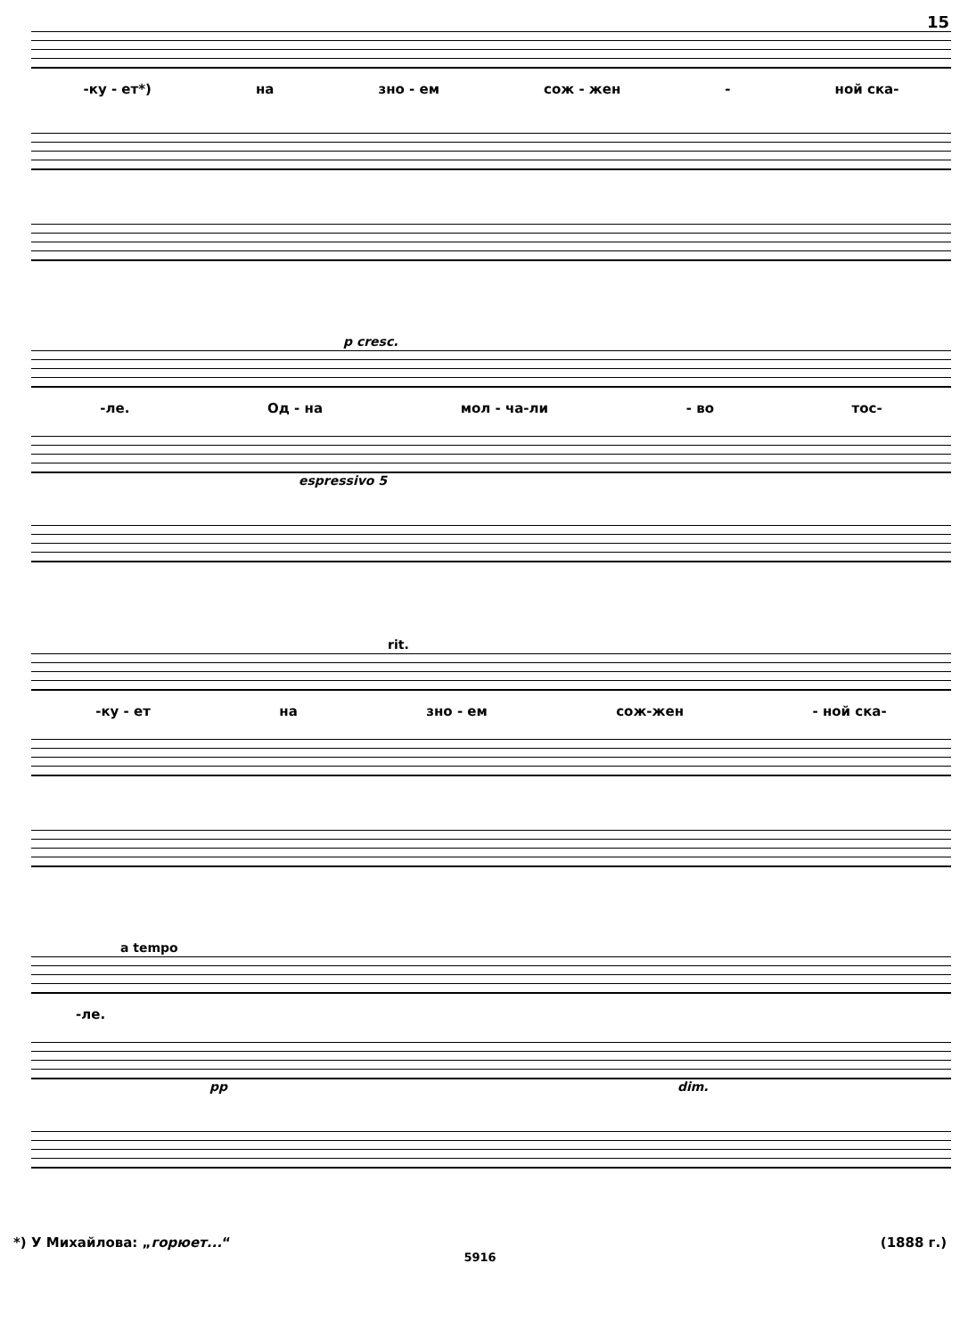15
-ку - ет*) на зно - ем сож - жен - ной ска-
p cresc.
-ле. Од - на мол - ча-ли - во тос-
espressivo 5
rit.
-ку - ет на зно - ем сож-жен - ной ска-
a tempo
-ле.
pp dim.
*) У Михайлова: „горюет...“(1888 г.)
5916